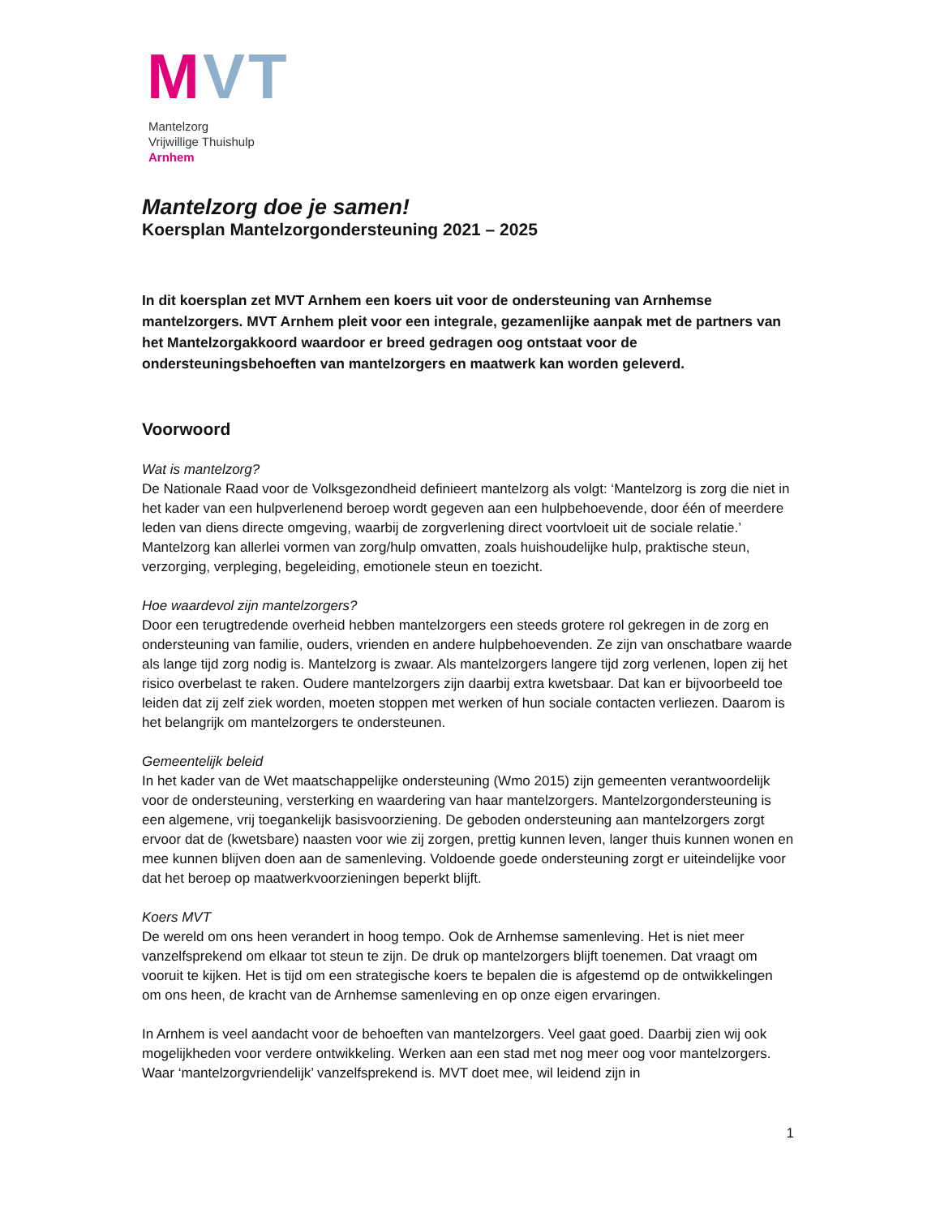MVT
Mantelzorg
Vrijwillige Thuishulp
Arnhem
Mantelzorg doe je samen!
Koersplan Mantelzorgondersteuning 2021 – 2025
In dit koersplan zet MVT Arnhem een koers uit voor de ondersteuning van Arnhemse mantelzorgers. MVT Arnhem pleit voor een integrale, gezamenlijke aanpak met de partners van het Mantelzorgakkoord waardoor er breed gedragen oog ontstaat voor de ondersteuningsbehoeften van mantelzorgers en maatwerk kan worden geleverd.
Voorwoord
Wat is mantelzorg?
De Nationale Raad voor de Volksgezondheid definieert mantelzorg als volgt: ‘Mantelzorg is zorg die niet in het kader van een hulpverlenend beroep wordt gegeven aan een hulpbehoevende, door één of meerdere leden van diens directe omgeving, waarbij de zorgverlening direct voortvloeit uit de sociale relatie.’ Mantelzorg kan allerlei vormen van zorg/hulp omvatten, zoals huishoudelijke hulp, praktische steun, verzorging, verpleging, begeleiding, emotionele steun en toezicht.
Hoe waardevol zijn mantelzorgers?
Door een terugtredende overheid hebben mantelzorgers een steeds grotere rol gekregen in de zorg en ondersteuning van familie, ouders, vrienden en andere hulpbehoevenden. Ze zijn van onschatbare waarde als lange tijd zorg nodig is. Mantelzorg is zwaar. Als mantelzorgers langere tijd zorg verlenen, lopen zij het risico overbelast te raken. Oudere mantelzorgers zijn daarbij extra kwetsbaar. Dat kan er bijvoorbeeld toe leiden dat zij zelf ziek worden, moeten stoppen met werken of hun sociale contacten verliezen. Daarom is het belangrijk om mantelzorgers te ondersteunen.
Gemeentelijk beleid
In het kader van de Wet maatschappelijke ondersteuning (Wmo 2015) zijn gemeenten verantwoordelijk voor de ondersteuning, versterking en waardering van haar mantelzorgers. Mantelzorgondersteuning is een algemene, vrij toegankelijk basisvoorziening. De geboden ondersteuning aan mantelzorgers zorgt ervoor dat de (kwetsbare) naasten voor wie zij zorgen, prettig kunnen leven, langer thuis kunnen wonen en mee kunnen blijven doen aan de samenleving. Voldoende goede ondersteuning zorgt er uiteindelijke voor dat het beroep op maatwerkvoorzieningen beperkt blijft.
Koers MVT
De wereld om ons heen verandert in hoog tempo. Ook de Arnhemse samenleving. Het is niet meer vanzelfsprekend om elkaar tot steun te zijn. De druk op mantelzorgers blijft toenemen. Dat vraagt om vooruit te kijken. Het is tijd om een strategische koers te bepalen die is afgestemd op de ontwikkelingen om ons heen, de kracht van de Arnhemse samenleving en op onze eigen ervaringen.
In Arnhem is veel aandacht voor de behoeften van mantelzorgers. Veel gaat goed. Daarbij zien wij ook mogelijkheden voor verdere ontwikkeling. Werken aan een stad met nog meer oog voor mantelzorgers. Waar ‘mantelzorgvriendelijk’ vanzelfsprekend is. MVT doet mee, wil leidend zijn in
1